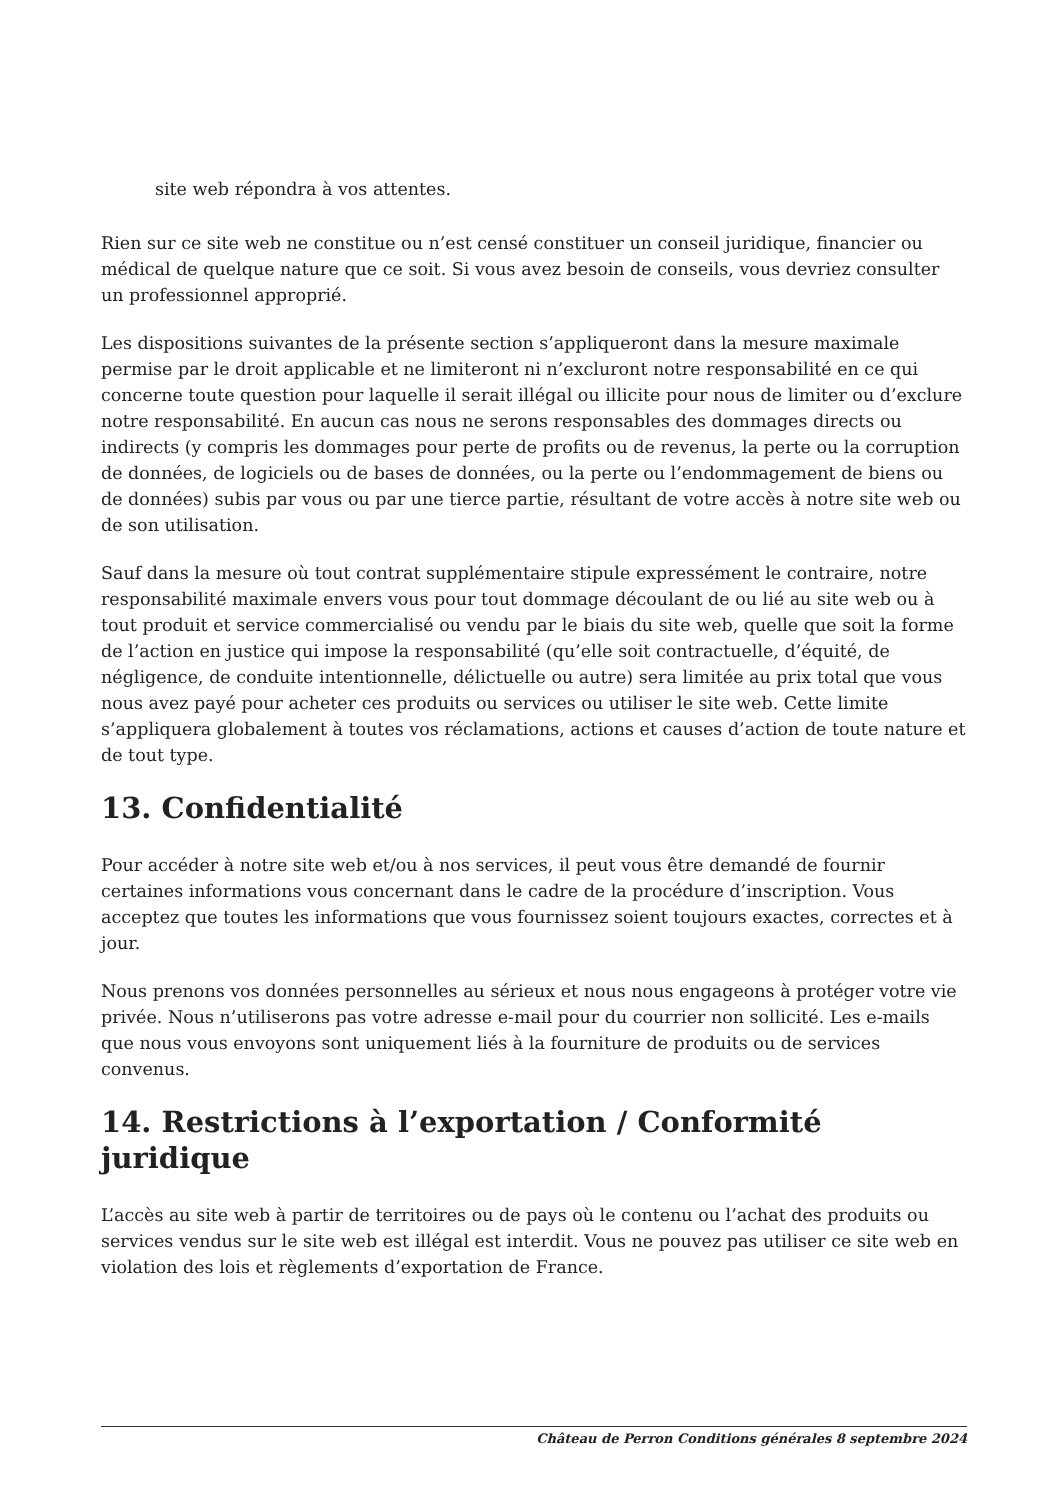site web répondra à vos attentes.
Rien sur ce site web ne constitue ou n’est censé constituer un conseil juridique, financier ou médical de quelque nature que ce soit. Si vous avez besoin de conseils, vous devriez consulter un professionnel approprié.
Les dispositions suivantes de la présente section s’appliqueront dans la mesure maximale permise par le droit applicable et ne limiteront ni n’excluront notre responsabilité en ce qui concerne toute question pour laquelle il serait illégal ou illicite pour nous de limiter ou d’exclure notre responsabilité. En aucun cas nous ne serons responsables des dommages directs ou indirects (y compris les dommages pour perte de profits ou de revenus, la perte ou la corruption de données, de logiciels ou de bases de données, ou la perte ou l’endommagement de biens ou de données) subis par vous ou par une tierce partie, résultant de votre accès à notre site web ou de son utilisation.
Sauf dans la mesure où tout contrat supplémentaire stipule expressément le contraire, notre responsabilité maximale envers vous pour tout dommage découlant de ou lié au site web ou à tout produit et service commercialisé ou vendu par le biais du site web, quelle que soit la forme de l’action en justice qui impose la responsabilité (qu’elle soit contractuelle, d’équité, de négligence, de conduite intentionnelle, délictuelle ou autre) sera limitée au prix total que vous nous avez payé pour acheter ces produits ou services ou utiliser le site web. Cette limite s’appliquera globalement à toutes vos réclamations, actions et causes d’action de toute nature et de tout type.
13. Confidentialité
Pour accéder à notre site web et/ou à nos services, il peut vous être demandé de fournir certaines informations vous concernant dans le cadre de la procédure d’inscription. Vous acceptez que toutes les informations que vous fournissez soient toujours exactes, correctes et à jour.
Nous prenons vos données personnelles au sérieux et nous nous engageons à protéger votre vie privée. Nous n’utiliserons pas votre adresse e-mail pour du courrier non sollicité. Les e-mails que nous vous envoyons sont uniquement liés à la fourniture de produits ou de services convenus.
14. Restrictions à l’exportation / Conformité juridique
L’accès au site web à partir de territoires ou de pays où le contenu ou l’achat des produits ou services vendus sur le site web est illégal est interdit. Vous ne pouvez pas utiliser ce site web en violation des lois et règlements d’exportation de France.
Château de Perron Conditions générales 8 septembre 2024